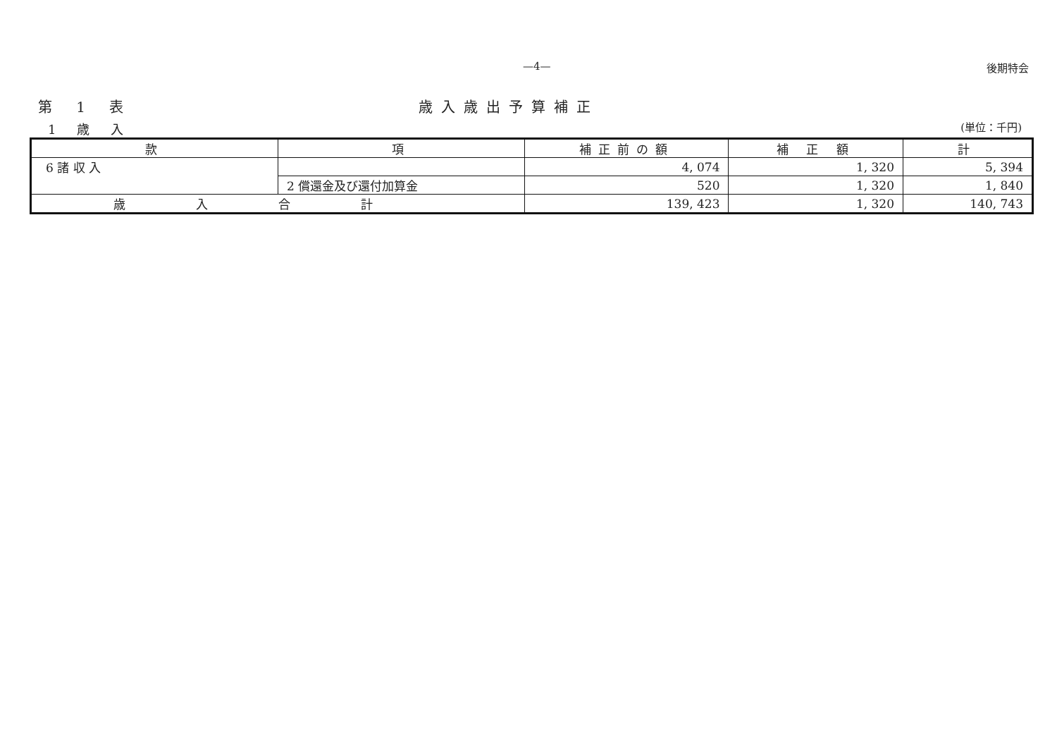—4— 後期特会
第 1 表 歳入歳出予算補正
1 歳 入 (単位：千円)
| 款 | 項 | 補正前の額 | 補 正 額 | 計 |
| --- | --- | --- | --- | --- |
| 6 諸 収 入 | | 4, 074 | 1, 320 | 5, 394 |
| | 2 償還金及び還付加算金 | 520 | 1, 320 | 1, 840 |
| 歳入合計 | | 139, 423 | 1, 320 | 140, 743 |